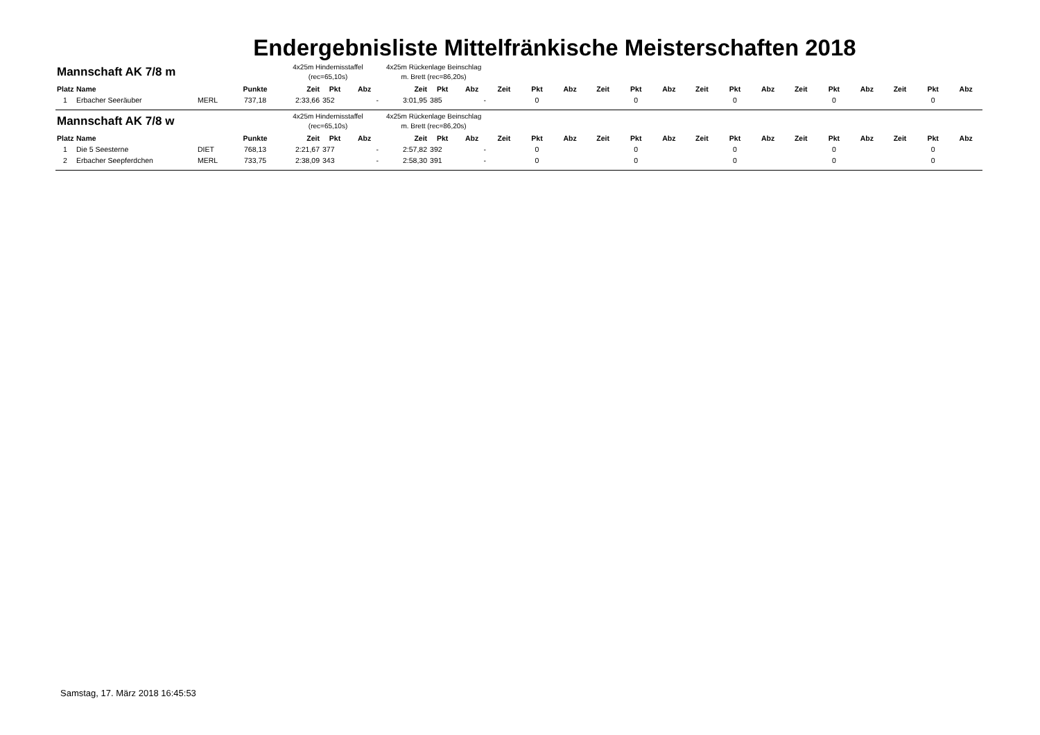Endergebnisliste Mittelfränkische Meisterschaften 2018
| Mannschaft AK 7/8 m | | | | 4x25m Hindernisstaffel (rec=65,10s) | | | 4x25m Rückenlage Beinschlag m. Brett (rec=86,20s) | | | | | | | | | | | | | | | | | |
| --- | --- | --- | --- | --- | --- | --- | --- | --- | --- | --- | --- | --- | --- | --- | --- | --- | --- | --- | --- | --- | --- | --- | --- | --- |
| Platz | Name | | Punkte | Zeit | Pkt | Abz | Zeit | Pkt | Abz | Zeit | Pkt | Abz | Zeit | Pkt | Abz | Zeit | Pkt | Abz | Zeit | Pkt | Abz | Zeit | Pkt | Abz |
| 1 | Erbacher Seeräuber | MERL | 737,18 | 2:33,66 | 352 | - | 3:01,95 | 385 | - | | 0 | | | 0 | | | 0 | | | 0 | | | 0 | |
| Mannschaft AK 7/8 w | | | | 4x25m Hindernisstaffel (rec=65,10s) | | | 4x25m Rückenlage Beinschlag m. Brett (rec=86,20s) | | | | | | | | | | | | | | | | | |
| Platz | Name | | Punkte | Zeit | Pkt | Abz | Zeit | Pkt | Abz | Zeit | Pkt | Abz | Zeit | Pkt | Abz | Zeit | Pkt | Abz | Zeit | Pkt | Abz | Zeit | Pkt | Abz |
| 1 | Die 5 Seesterne | DIET | 768,13 | 2:21,67 | 377 | - | 2:57,82 | 392 | - | | 0 | | | 0 | | | 0 | | | 0 | | | 0 | |
| 2 | Erbacher Seepferdchen | MERL | 733,75 | 2:38,09 | 343 | - | 2:58,30 | 391 | - | | 0 | | | 0 | | | 0 | | | 0 | | | 0 | |
Samstag, 17. März 2018 16:45:53